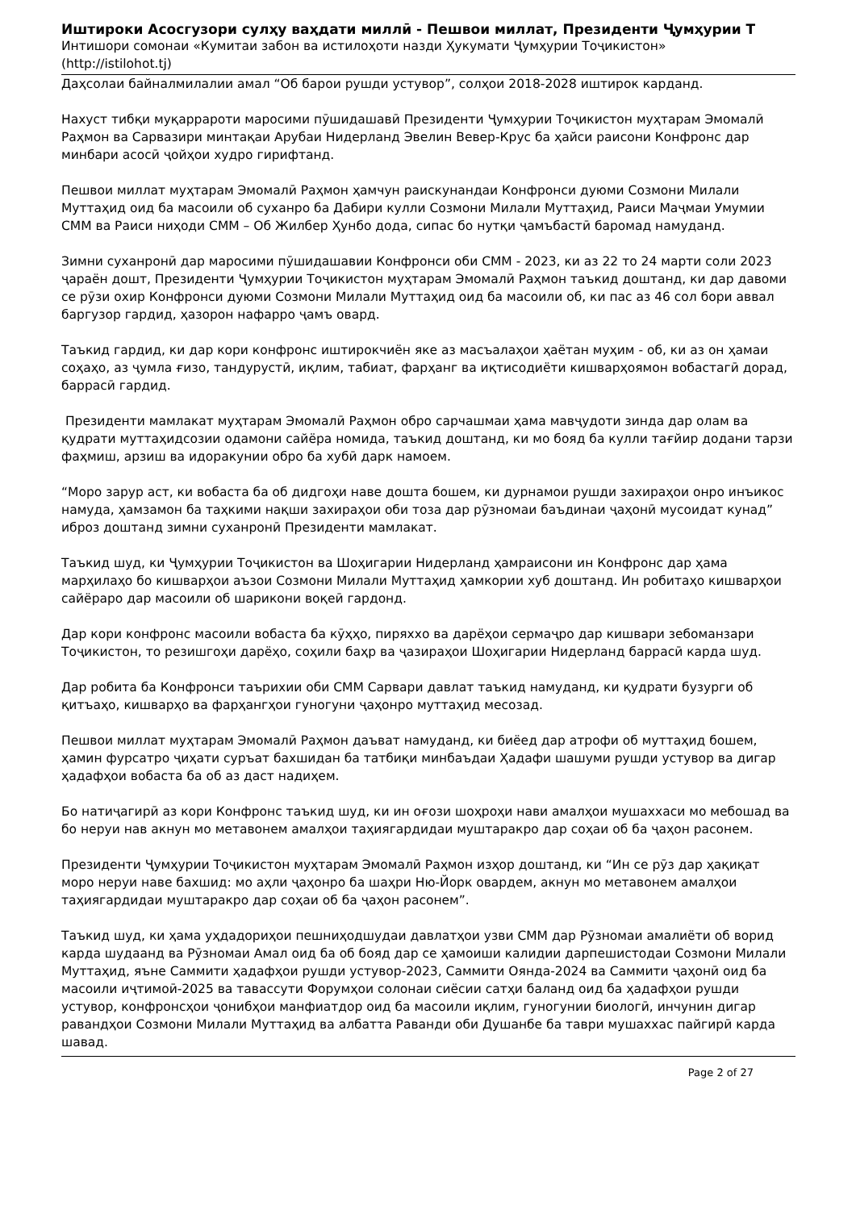Иштироки Асосгузори сулҳу ваҳдати миллӣ - Пешвои миллат, Президенти Ҷумҳурии Т
Интишори сомонаи «Кумитаи забон ва истилоҳоти назди Ҳукумати Ҷумҳурии Тоҷикистон»
(http://istilohot.tj)
Даҳсолаи байналмилалии амал “Об барои рушди устувор”, солҳои 2018-2028 иштирок карданд.
Нахуст тибқи муқаррароти маросими пӯшидашавӣ Президенти Ҷумҳурии Тоҷикистон муҳтарам Эмомалӣ Раҳмон ва Сарвазири минтақаи Арубаи Нидерланд Эвелин Вевер-Крус ба ҳайси раисони Конфронс дар минбари асосӣ ҷойҳои худро гирифтанд.
Пешвои миллат муҳтарам Эмомалӣ Раҳмон ҳамчун раискунандаи Конфронси дуюми Созмони Милали Муттаҳид оид ба масоили об суханро ба Дабири кулли Созмони Милали Муттаҳид, Раиси Маҷмаи Умумии СММ ва Раиси ниҳоди СММ – Об Жилбер Ҳунбо дода, сипас бо нутқи ҷамъбастӣ баромад намуданд.
Зимни суханронӣ дар маросими пӯшидашавии Конфронси оби СММ - 2023, ки аз 22 то 24 марти соли 2023 ҷараён дошт, Президенти Ҷумҳурии Тоҷикистон муҳтарам Эмомалӣ Раҳмон таъкид доштанд, ки дар давоми се рӯзи охир Конфронси дуюми Созмони Милали Муттаҳид оид ба масоили об, ки пас аз 46 сол бори аввал баргузор гардид, ҳазорон нафарро ҷамъ овард.
Таъкид гардид, ки дар кори конфронс иштирокчиён яке аз масъалаҳои ҳаётан муҳим - об, ки аз он ҳамаи соҳаҳо, аз ҷумла ғизо, тандурустӣ, иқлим, табиат, фарҳанг ва иқтисодиёти кишварҳоямон вобастагӣ дорад, баррасӣ гардид.
Президенти мамлакат муҳтарам Эмомалӣ Раҳмон обро сарчашмаи ҳама мавҷудоти зинда дар олам ва қудрати муттаҳидсозии одамони сайёра номида, таъкид доштанд, ки мо бояд ба кулли тағйир додани тарзи фаҳмиш, арзиш ва идоракунии обро ба хубӣ дарк намоем.
“Моро зарур аст, ки вобаста ба об дидгоҳи наве дошта бошем, ки дурнамои рушди захираҳои онро инъикос намуда, ҳамзамон ба таҳкими нақши захираҳои оби тоза дар рӯзномаи баъдинаи ҷаҳонӣ мусоидат кунад” иброз доштанд зимни суханронӣ Президенти мамлакат.
Таъкид шуд, ки Ҷумҳурии Тоҷикистон ва Шоҳигарии Нидерланд ҳамраисони ин Конфронс дар ҳама марҳилаҳо бо кишварҳои аъзои Созмони Милали Муттаҳид ҳамкории хуб доштанд. Ин робитаҳо кишварҳои сайёраро дар масоили об шарикони воқеӣ гардонд.
Дар кори конфронс масоили вобаста ба кӯҳҳо, пиряххо ва дарёҳои сермаҷро дар кишвари зебоманзари Тоҷикистон, то резишгоҳи дарёҳо, соҳили баҳр ва ҷазираҳои Шоҳигарии Нидерланд баррасӣ карда шуд.
Дар робита ба Конфронси таърихии оби СММ Сарвари давлат таъкид намуданд, ки қудрати бузурги об қитъаҳо, кишварҳо ва фарҳангҳои гуногуни ҷаҳонро муттаҳид месозад.
Пешвои миллат муҳтарам Эмомалӣ Раҳмон даъват намуданд, ки биёед дар атрофи об муттаҳид бошем, ҳамин фурсатро ҷиҳати суръат бахшидан ба татбиқи минбаъдаи Ҳадафи шашуми рушди устувор ва дигар ҳадафҳои вобаста ба об аз даст надиҳем.
Бо натиҷагирӣ аз кори Конфронс таъкид шуд, ки ин оғози шоҳроҳи нави амалҳои мушаххаси мо мебошад ва бо неруи нав акнун мо метавонем амалҳои таҳиягардидаи муштаракро дар соҳаи об ба ҷаҳон расонем.
Президенти Ҷумҳурии Тоҷикистон муҳтарам Эмомалӣ Раҳмон изҳор доштанд, ки “Ин се рӯз дар ҳақиқат моро неруи наве бахшид: мо аҳли ҷаҳонро ба шаҳри Ню-Йорк овардем, акнун мо метавонем амалҳои таҳиягардидаи муштаракро дар соҳаи об ба ҷаҳон расонем”.
Таъкид шуд, ки ҳама уҳдадориҳои пешниҳодшудаи давлатҳои узви СММ дар Рӯзномаи амалиёти об ворид карда шудаанд ва Рӯзномаи Амал оид ба об бояд дар се ҳамоиши калидии дарпешистодаи Созмони Милали Муттаҳид, яъне Саммити ҳадафҳои рушди устувор-2023, Саммити Оянда-2024 ва Саммити ҷаҳонӣ оид ба масоили иҷтимоӣ-2025 ва тавассути Форумҳои солонаи сиёсии сатҳи баланд оид ба ҳадафҳои рушди устувор, конфронсҳои ҷонибҳои манфиатдор оид ба масоили иқлим, гуногунии биологӣ, инчунин дигар равандҳои Созмони Милали Муттаҳид ва албатта Раванди оби Душанбе ба таври мушаххас пайгирӣ карда шавад.
Page 2 of 27